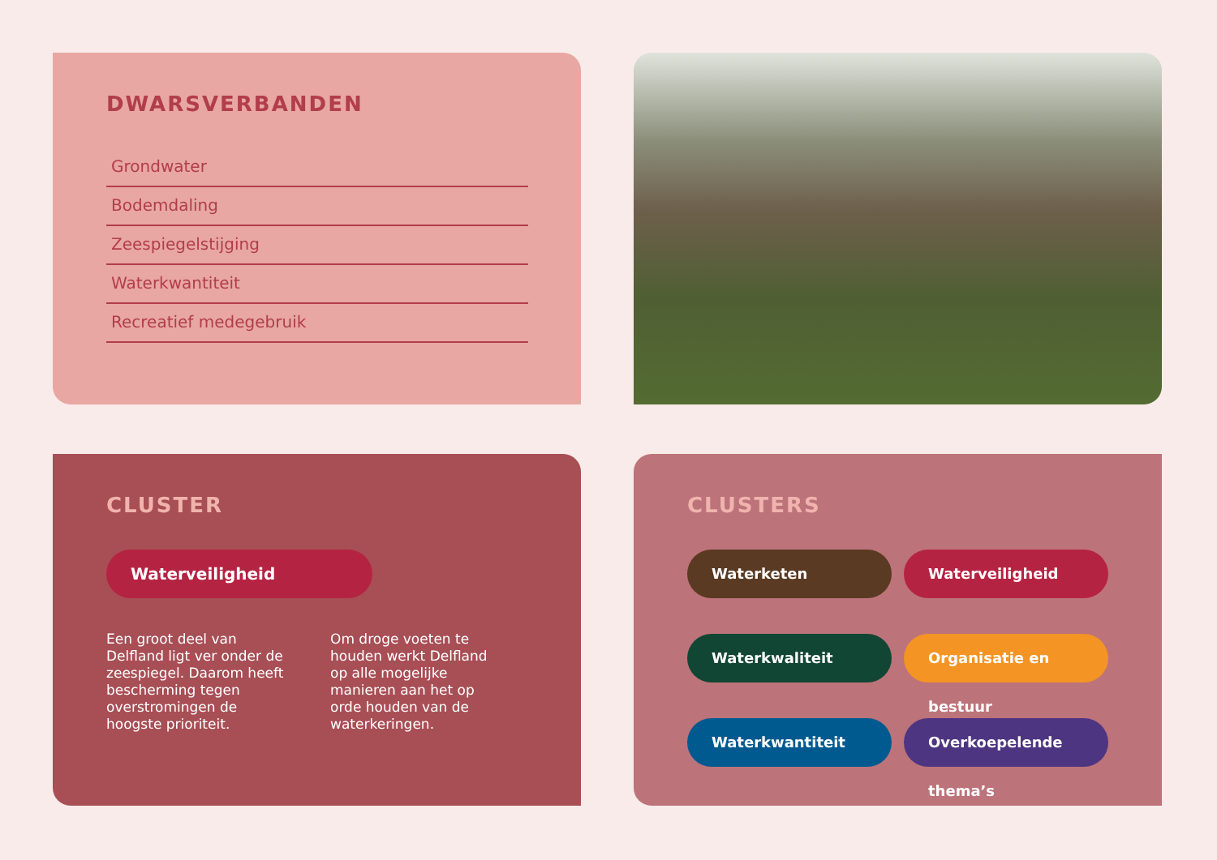DWARSVERBANDEN
Grondwater
Bodemdaling
Zeespiegelstijging
Waterkwantiteit
Recreatief medegebruik
CLUSTER
Waterveiligheid
Een groot deel van Delfland ligt ver onder de zeespiegel. Daarom heeft bescherming tegen overstromingen de hoogste prioriteit.
Om droge voeten te houden werkt Delfland op alle mogelijke manieren aan het op orde houden van de waterkeringen.
CLUSTERS
Waterketen
Waterveiligheid
Waterkwaliteit
Organisatie en bestuur
Waterkwantiteit
Overkoepelende thema’s